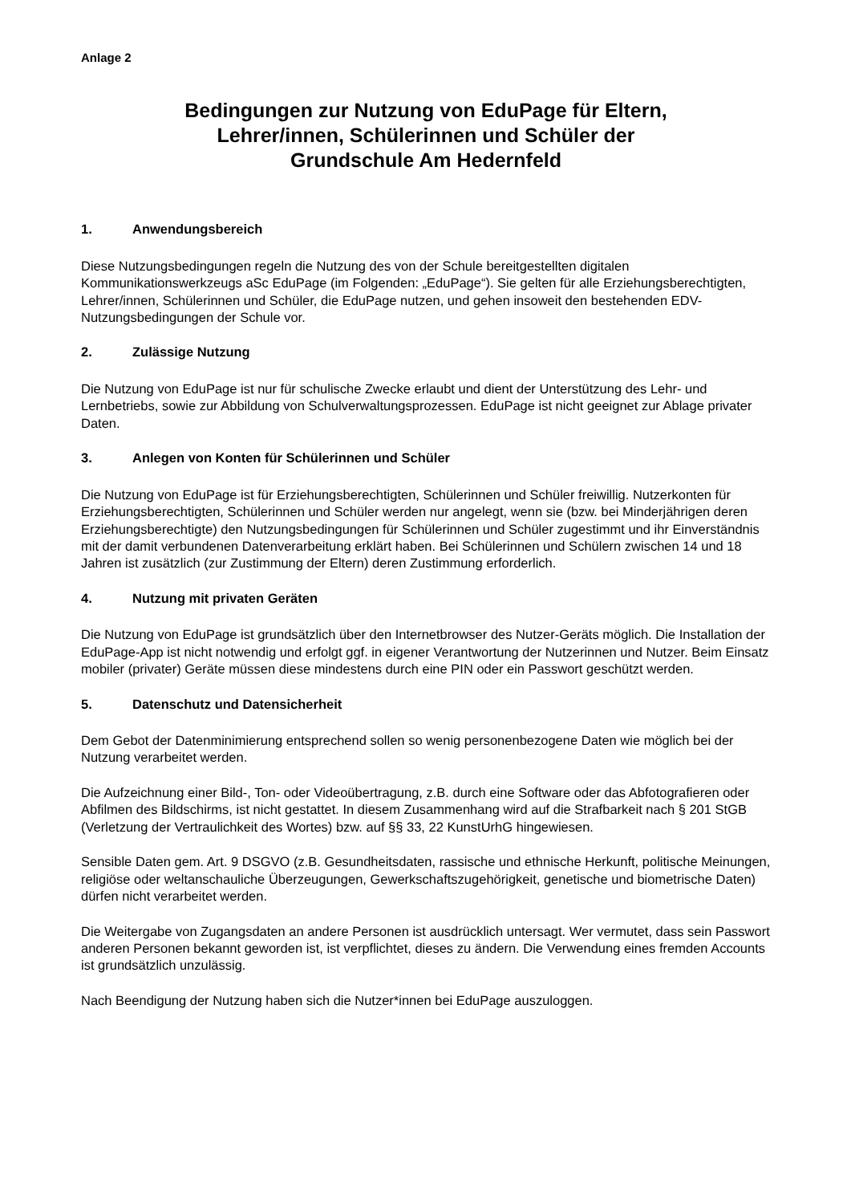Anlage 2
Bedingungen zur Nutzung von EduPage für Eltern,
Lehrer/innen, Schülerinnen und Schüler der
Grundschule Am Hedernfeld
1. Anwendungsbereich
Diese Nutzungsbedingungen regeln die Nutzung des von der Schule bereitgestellten digitalen Kommunikationswerkzeugs aSc EduPage (im Folgenden: „EduPage“). Sie gelten für alle Erziehungsberechtigten, Lehrer/innen, Schülerinnen und Schüler, die EduPage nutzen, und gehen insoweit den bestehenden EDV-Nutzungsbedingungen der Schule vor.
2. Zulässige Nutzung
Die Nutzung von EduPage ist nur für schulische Zwecke erlaubt und dient der Unterstützung des Lehr- und Lernbetriebs, sowie zur Abbildung von Schulverwaltungsprozessen. EduPage ist nicht geeignet zur Ablage privater Daten.
3. Anlegen von Konten für Schülerinnen und Schüler
Die Nutzung von EduPage ist für Erziehungsberechtigten, Schülerinnen und Schüler freiwillig. Nutzerkonten für Erziehungsberechtigten, Schülerinnen und Schüler werden nur angelegt, wenn sie (bzw. bei Minderjährigen deren Erziehungsberechtigte) den Nutzungsbedingungen für Schülerinnen und Schüler zugestimmt und ihr Einverständnis mit der damit verbundenen Datenverarbeitung erklärt haben. Bei Schülerinnen und Schülern zwischen 14 und 18 Jahren ist zusätzlich (zur Zustimmung der Eltern) deren Zustimmung erforderlich.
4. Nutzung mit privaten Geräten
Die Nutzung von EduPage ist grundsätzlich über den Internetbrowser des Nutzer-Geräts möglich. Die Installation der EduPage-App ist nicht notwendig und erfolgt ggf. in eigener Verantwortung der Nutzerinnen und Nutzer. Beim Einsatz mobiler (privater) Geräte müssen diese mindestens durch eine PIN oder ein Passwort geschützt werden.
5. Datenschutz und Datensicherheit
Dem Gebot der Datenminimierung entsprechend sollen so wenig personenbezogene Daten wie möglich bei der Nutzung verarbeitet werden.
Die Aufzeichnung einer Bild-, Ton- oder Videoübertragung, z.B. durch eine Software oder das Abfotografieren oder Abfilmen des Bildschirms, ist nicht gestattet. In diesem Zusammenhang wird auf die Strafbarkeit nach § 201 StGB (Verletzung der Vertraulichkeit des Wortes) bzw. auf §§ 33, 22 KunstUrhG hingewiesen.
Sensible Daten gem. Art. 9 DSGVO (z.B. Gesundheitsdaten, rassische und ethnische Herkunft, politische Meinungen, religiöse oder weltanschauliche Überzeugungen, Gewerkschaftszugehörigkeit, genetische und biometrische Daten) dürfen nicht verarbeitet werden.
Die Weitergabe von Zugangsdaten an andere Personen ist ausdrücklich untersagt. Wer vermutet, dass sein Passwort anderen Personen bekannt geworden ist, ist verpflichtet, dieses zu ändern. Die Verwendung eines fremden Accounts ist grundsätzlich unzulässig.
Nach Beendigung der Nutzung haben sich die Nutzer*innen bei EduPage auszuloggen.